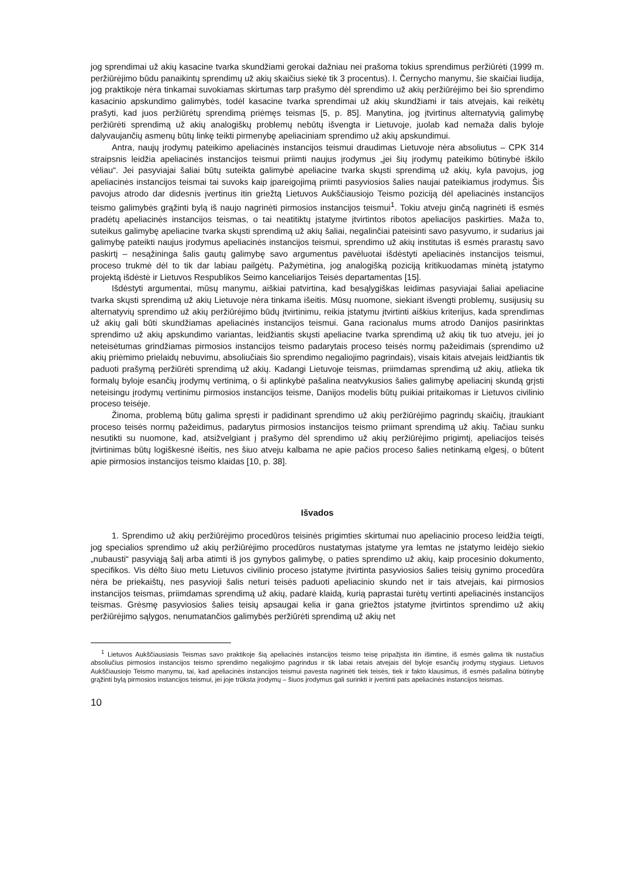jog sprendimai už akių kasacine tvarka skundžiami gerokai dažniau nei prašoma tokius sprendimus peržiūrėti (1999 m. peržiūrėjimo būdu panaikintų sprendimų už akių skaičius siekė tik 3 procentus). I. Černycho manymu, šie skaičiai liudija, jog praktikoje nėra tinkamai suvokiamas skirtumas tarp prašymo dėl sprendimo už akių peržiūrėjimo bei šio sprendimo kasacinio apskundimo galimybės, todėl kasacine tvarka sprendimai už akių skundžiami ir tais atvejais, kai reikėtų prašyti, kad juos peržiūrėtų sprendimą priėmęs teismas [5, p. 85]. Manytina, jog įtvirtinus alternatyvią galimybę peržiūrėti sprendimą už akių analogiškų problemų nebūtų išvengta ir Lietuvoje, juolab kad nemaža dalis byloje dalyvaujančių asmenų būtų linkę teikti pirmenybę apeliaciniam sprendimo už akių apskundimui.
Antra, naujų įrodymų pateikimo apeliacinės instancijos teismui draudimas Lietuvoje nėra absoliutus – CPK 314 straipsnis leidžia apeliacinės instancijos teismui priimti naujus įrodymus „jei šių įrodymų pateikimo būtinybė iškilo vėliau“. Jei pasyviajai šaliai būtų suteikta galimybė apeliacine tvarka skųsti sprendimą už akių, kyla pavojus, jog apeliacinės instancijos teismai tai suvoks kaip įpareigojimą priimti pasyviosios šalies naujai pateikiamus įrodymus. Šis pavojus atrodo dar didesnis įvertinus itin griežtą Lietuvos Aukščiausiojo Teismo poziciją dėl apeliacinės instancijos teismo galimybės grąžinti bylą iš naujo nagrinėti pirmosios instancijos teismui<sup>1</sup>. Tokiu atveju ginčą nagrinėti iš esmės pradėtų apeliacinės instancijos teismas, o tai neatitiktų įstatyme įtvirtintos ribotos apeliacijos paskirties. Maža to, suteikus galimybę apeliacine tvarka skųsti sprendimą už akių šaliai, negalinčiai pateisinti savo pasyvumo, ir sudarius jai galimybę pateikti naujus įrodymus apeliacinės instancijos teismui, sprendimo už akių institutas iš esmės prarastų savo paskirtį – nesąžininga šalis gautų galimybę savo argumentus pavėluotai išdėstyti apeliacinės instancijos teismui, proceso trukmė dėl to tik dar labiau pailgėtų. Pažymėtina, jog analogišką poziciją kritikuodamas minėtą įstatymo projektą išdėstė ir Lietuvos Respublikos Seimo kanceliarijos Teisės departamentas [15].
Išdėstyti argumentai, mūsų manymu, aiškiai patvirtina, kad besąlygiškas leidimas pasyviajai šaliai apeliacine tvarka skųsti sprendimą už akių Lietuvoje nėra tinkama išeitis. Mūsų nuomone, siekiant išvengti problemų, susijusių su alternatyvių sprendimo už akių peržiūrėjimo būdų įtvirtinimu, reikia įstatymu įtvirtinti aiškius kriterijus, kada sprendimas už akių gali būti skundžiamas apeliacinės instancijos teismui. Gana racionalus mums atrodo Danijos pasirinktas sprendimo už akių apskundimo variantas, leidžiantis skųsti apeliacine tvarka sprendimą už akių tik tuo atveju, jei jo neteisėtumas grindžiamas pirmosios instancijos teismo padarytais proceso teisės normų pažeidimais (sprendimo už akių priėmimo prielaidų nebuvimu, absoliučiais šio sprendimo negaliojimo pagrindais), visais kitais atvejais leidžiantis tik paduoti prašymą peržiūrėti sprendimą už akių. Kadangi Lietuvoje teismas, priimdamas sprendimą už akių, atlieka tik formalų byloje esančių įrodymų vertinimą, o ši aplinkybė pašalina neatvykusios šalies galimybę apeliacinį skundą grįsti neteisingu įrodymų vertinimu pirmosios instancijos teisme, Danijos modelis būtų puikiai pritaikomas ir Lietuvos civilinio proceso teisėje.
Žinoma, problemą būtų galima spręsti ir padidinant sprendimo už akių peržiūrėjimo pagrindų skaičių, įtraukiant proceso teisės normų pažeidimus, padarytus pirmosios instancijos teismo priimant sprendimą už akių. Tačiau sunku nesutikti su nuomone, kad, atsižvelgiant į prašymo dėl sprendimo už akių peržiūrėjimo prigimtį, apeliacijos teisės įtvirtinimas būtų logiškesnė išeitis, nes šiuo atveju kalbama ne apie pačios proceso šalies netinkamą elgesį, o būtent apie pirmosios instancijos teismo klaidas [10, p. 38].
Išvados
1. Sprendimo už akių peržiūrėjimo procedūros teisinės prigimties skirtumai nuo apeliacinio proceso leidžia teigti, jog specialios sprendimo už akių peržiūrėjimo procedūros nustatymas įstatyme yra lemtas ne įstatymo leidėjo siekio „nubausti“ pasyviąją šalį arba atimti iš jos gynybos galimybę, o paties sprendimo už akių, kaip procesinio dokumento, specifikos. Vis dėlto šiuo metu Lietuvos civilinio proceso įstatyme įtvirtinta pasyviosios šalies teisių gynimo procedūra nėra be priekaištų, nes pasyvioji šalis neturi teisės paduoti apeliacinio skundo net ir tais atvejais, kai pirmosios instancijos teismas, priimdamas sprendimą už akių, padarė klaidą, kurią paprastai turėtų vertinti apeliacinės instancijos teismas. Grėsmę pasyviosios šalies teisių apsaugai kelia ir gana griežtos įstatyme įtvirtintos sprendimo už akių peržiūrėjimo sąlygos, nenumatančios galimybės peržiūrėti sprendimą už akių net
<sup>1</sup> Lietuvos Aukščiausiasis Teismas savo praktikoje šią apeliacinės instancijos teismo teisę pripažįsta itin išimtine, iš esmės galima tik nustačius absoliučius pirmosios instancijos teismo sprendimo negaliojimo pagrindus ir tik labai retais atvejais dėl byloje esančių įrodymų stygiaus. Lietuvos Aukščiausiojo Teismo manymu, tai, kad apeliacinės instancijos teismui pavesta nagrinėti tiek teisės, tiek ir fakto klausimus, iš esmės pašalina būtinybę grąžinti bylą pirmosios instancijos teismui, jei joje trūksta įrodymų – šiuos įrodymus gali surinkti ir įvertinti pats apeliacinės instancijos teismas.
10